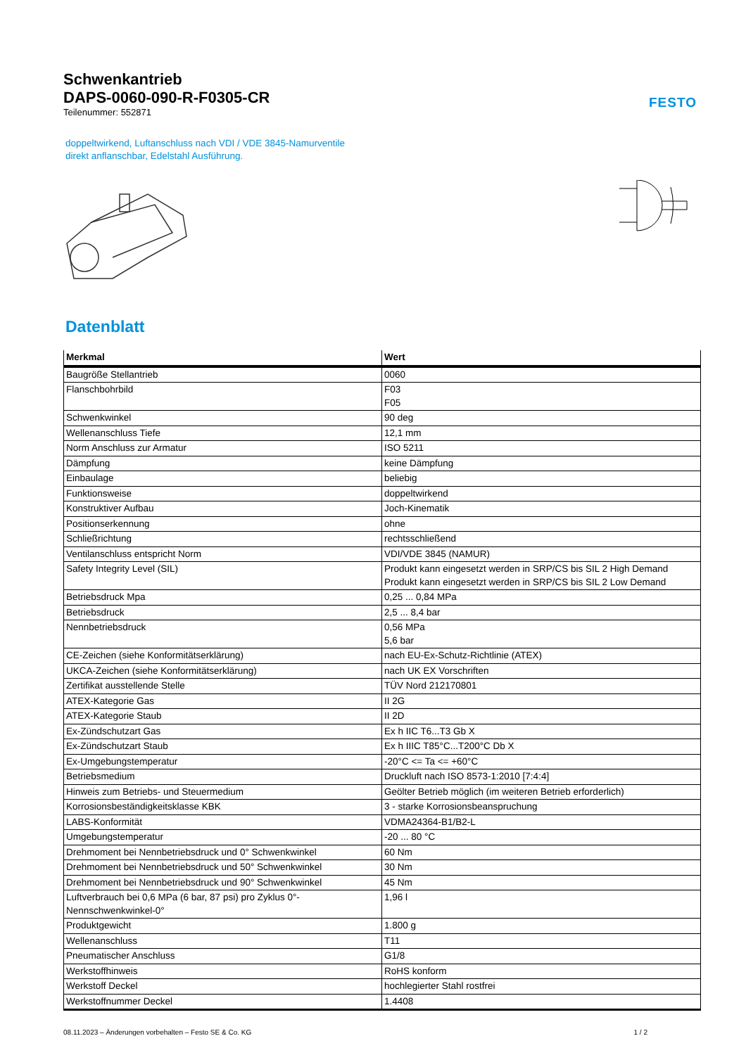Schwenkantrieb
DAPS-0060-090-R-F0305-CR
Teilenummer: 552871
FESTO
doppeltwirkend, Luftanschluss nach VDI / VDE 3845-Namurventile
direkt anflanschbar, Edelstahl Ausführung.
Datenblatt
| Merkmal | Wert |
| --- | --- |
| Baugröße Stellantrieb | 0060 |
| Flanschbohrbild | F03 F05 |
| Schwenkwinkel | 90 deg |
| Wellenanschluss Tiefe | 12,1 mm |
| Norm Anschluss zur Armatur | ISO 5211 |
| Dämpfung | keine Dämpfung |
| Einbaulage | beliebig |
| Funktionsweise | doppeltwirkend |
| Konstruktiver Aufbau | Joch-Kinematik |
| Positionserkennung | ohne |
| Schließrichtung | rechtsschließend |
| Ventilanschluss entspricht Norm | VDI/VDE 3845 (NAMUR) |
| Safety Integrity Level (SIL) | Produkt kann eingesetzt werden in SRP/CS bis SIL 2 High Demand Produkt kann eingesetzt werden in SRP/CS bis SIL 2 Low Demand |
| Betriebsdruck Mpa | 0,25 ... 0,84 MPa |
| Betriebsdruck | 2,5 ... 8,4 bar |
| Nennbetriebsdruck | 0,56 MPa 5,6 bar |
| CE-Zeichen (siehe Konformitätserklärung) | nach EU-Ex-Schutz-Richtlinie (ATEX) |
| UKCA-Zeichen (siehe Konformitätserklärung) | nach UK EX Vorschriften |
| Zertifikat ausstellende Stelle | TÜV Nord 212170801 |
| ATEX-Kategorie Gas | II 2G |
| ATEX-Kategorie Staub | II 2D |
| Ex-Zündschutzart Gas | Ex h IIC T6...T3 Gb X |
| Ex-Zündschutzart Staub | Ex h IIIC T85°C...T200°C Db X |
| Ex-Umgebungstemperatur | -20°C <= Ta <= +60°C |
| Betriebsmedium | Druckluft nach ISO 8573-1:2010 [7:4:4] |
| Hinweis zum Betriebs- und Steuermedium | Geölter Betrieb möglich (im weiteren Betrieb erforderlich) |
| Korrosionsbeständigkeitsklasse KBK | 3 - starke Korrosionsbeanspruchung |
| LABS-Konformität | VDMA24364-B1/B2-L |
| Umgebungstemperatur | -20 ... 80 °C |
| Drehmoment bei Nennbetriebsdruck und 0° Schwenkwinkel | 60 Nm |
| Drehmoment bei Nennbetriebsdruck und 50° Schwenkwinkel | 30 Nm |
| Drehmoment bei Nennbetriebsdruck und 90° Schwenkwinkel | 45 Nm |
| Luftverbrauch bei 0,6 MPa (6 bar, 87 psi) pro Zyklus 0°-Nennschwenkwinkel-0° | 1,96 l |
| Produktgewicht | 1.800 g |
| Wellenanschluss | T11 |
| Pneumatischer Anschluss | G1/8 |
| Werkstoffhinweis | RoHS konform |
| Werkstoff Deckel | hochlegierter Stahl rostfrei |
| Werkstoffnummer Deckel | 1.4408 |
08.11.2023 – Änderungen vorbehalten – Festo SE & Co. KG 1 / 2